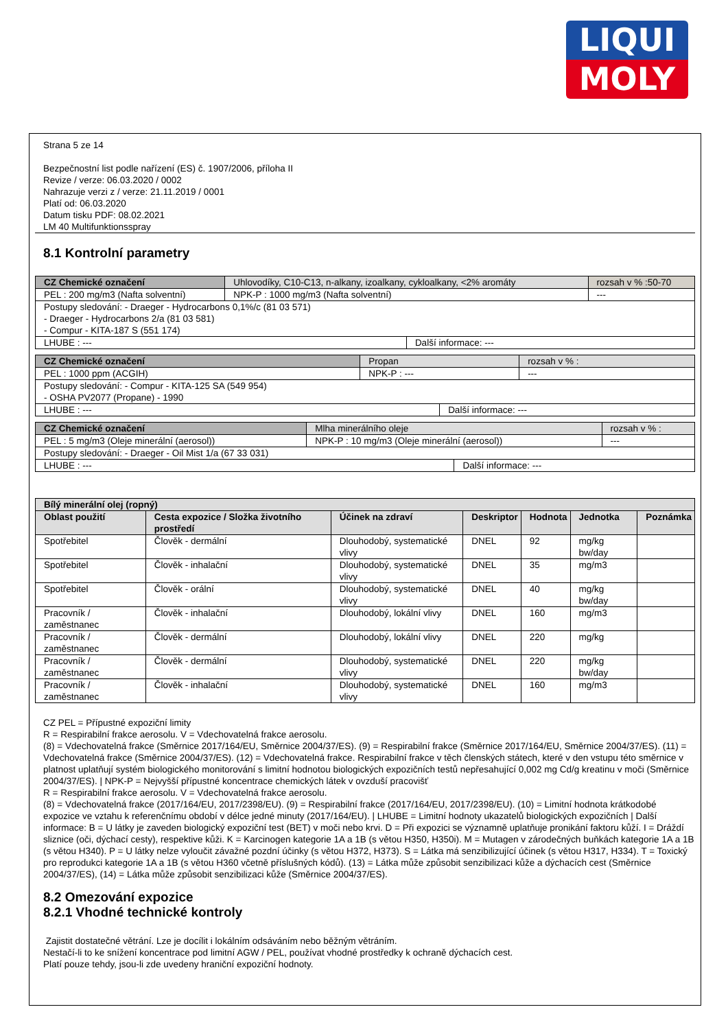LIQUI
MOLY
Strana 5 ze 14
Bezpečnostní list podle nařízení (ES) č. 1907/2006, příloha II
Revize / verze: 06.03.2020 / 0002
Nahrazuje verzi z / verze: 21.11.2019 / 0001
Platí od: 06.03.2020
Datum tisku PDF: 08.02.2021
LM 40 Multifunktionsspray
8.1 Kontrolní parametry
| CZ Chemické označení | Uhlovodíky, C10-C13, n-alkany, izoalkany, cykloalkany, <2% aromáty | | | rozsah v % :50-70 |
| PEL : 200 mg/m3 (Nafta solventní) | | NPK-P : 1000 mg/m3 (Nafta solventní) | | --- |
| Postupy sledování: - Draeger - Hydrocarbons 0,1%/c (81 03 571) - Draeger - Hydrocarbons 2/a (81 03 581) - Compur - KITA-187 S (551 174) | | | | |
| LHUBE : --- | | | Další informace: --- | |
| CZ Chemické označení | Propan | | | rozsah v % : |
| PEL : 1000 ppm (ACGIH) | | NPK-P : --- | | --- |
| Postupy sledování: - Compur - KITA-125 SA (549 954) - OSHA PV2077 (Propane) - 1990 | | | | |
| LHUBE : --- | | | Další informace: --- | |
| CZ Chemické označení | Mlha minerálního oleje | | | rozsah v % : |
| PEL : 5 mg/m3 (Oleje minerální (aerosol)) | | NPK-P : 10 mg/m3 (Oleje minerální (aerosol)) | | --- |
| Postupy sledování: - Draeger - Oil Mist 1/a (67 33 031) | | | | |
| LHUBE : --- | | | Další informace: --- | |
| Bílý minerální olej (ropný) | | | | | | |
| --- | --- | --- | --- | --- | --- | --- |
| Oblast použití | Cesta expozice / Složka životního prostředí | Účinek na zdraví | Deskriptor | Hodnota | Jednotka | Poznámka |
| Spotřebitel | Člověk - dermální | Dlouhodobý, systematické vlivy | DNEL | 92 | mg/kg bw/day | |
| Spotřebitel | Člověk - inhalační | Dlouhodobý, systematické vlivy | DNEL | 35 | mg/m3 | |
| Spotřebitel | Člověk - orální | Dlouhodobý, systematické vlivy | DNEL | 40 | mg/kg bw/day | |
| Pracovník / zaměstnanec | Člověk - inhalační | Dlouhodobý, lokální vlivy | DNEL | 160 | mg/m3 | |
| Pracovník / zaměstnanec | Člověk - dermální | Dlouhodobý, lokální vlivy | DNEL | 220 | mg/kg | |
| Pracovník / zaměstnanec | Člověk - dermální | Dlouhodobý, systematické vlivy | DNEL | 220 | mg/kg bw/day | |
| Pracovník / zaměstnanec | Člověk - inhalační | Dlouhodobý, systematické vlivy | DNEL | 160 | mg/m3 | |
CZ PEL = Přípustné expoziční limity
R = Respirabilní frakce aerosolu. V = Vdechovatelná frakce aerosolu.
(8) = Vdechovatelná frakce (Směrnice 2017/164/EU, Směrnice 2004/37/ES). (9) = Respirabilní frakce (Směrnice 2017/164/EU, Směrnice 2004/37/ES). (11) = Vdechovatelná frakce (Směrnice 2004/37/ES). (12) = Vdechovatelná frakce. Respirabilní frakce v těch členských státech, které v den vstupu této směrnice v platnost uplatňují systém biologického monitorování s limitní hodnotou biologických expozičních testů nepřesahující 0,002 mg Cd/g kreatinu v moči (Směrnice 2004/37/ES). | NPK-P = Nejvyšší přípustné koncentrace chemických látek v ovzduší pracovišť
R = Respirabilní frakce aerosolu. V = Vdechovatelná frakce aerosolu.
(8) = Vdechovatelná frakce (2017/164/EU, 2017/2398/EU). (9) = Respirabilní frakce (2017/164/EU, 2017/2398/EU). (10) = Limitní hodnota krátkodobé expozice ve vztahu k referenčnímu období v délce jedné minuty (2017/164/EU). | LHUBE = Limitní hodnoty ukazatelů biologických expozičních | Další informace: B = U látky je zaveden biologický expoziční test (BET) v moči nebo krvi. D = Při expozici se významně uplatňuje pronikání faktoru kůží. I = Dráždí sliznice (oči, dýchací cesty), respektive kůži. K = Karcinogen kategorie 1A a 1B (s větou H350, H350i). M = Mutagen v zárodečných buňkách kategorie 1A a 1B (s větou H340). P = U látky nelze vyloučit závažné pozdní účinky (s větou H372, H373). S = Látka má senzibilizující účinek (s větou H317, H334). T = Toxický pro reprodukci kategorie 1A a 1B (s větou H360 včetně příslušných kódů). (13) = Látka může způsobit senzibilizaci kůže a dýchacích cest (Směrnice 2004/37/ES), (14) = Látka může způsobit senzibilizaci kůže (Směrnice 2004/37/ES).
8.2 Omezování expozice
8.2.1 Vhodné technické kontroly
Zajistit dostatečné větrání. Lze je docílit i lokálním odsáváním nebo běžným větráním.
Nestačí-li to ke snížení koncentrace pod limitní AGW / PEL, používat vhodné prostředky k ochraně dýchacích cest.
Platí pouze tehdy, jsou-li zde uvedeny hraniční expoziční hodnoty.